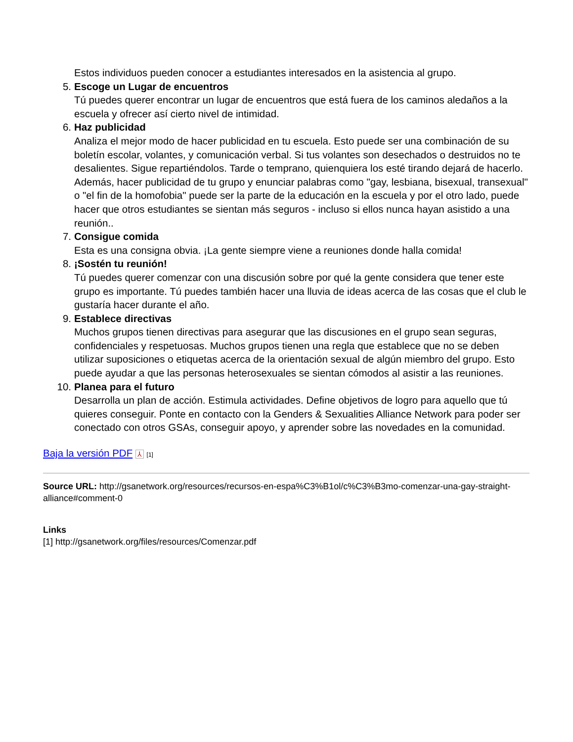Estos individuos pueden conocer a estudiantes interesados en la asistencia al grupo.
5. Escoge un Lugar de encuentros
Tú puedes querer encontrar un lugar de encuentros que está fuera de los caminos aledaños a la escuela y ofrecer así cierto nivel de intimidad.
6. Haz publicidad
Analiza el mejor modo de hacer publicidad en tu escuela. Esto puede ser una combinación de su boletín escolar, volantes, y comunicación verbal. Si tus volantes son desechados o destruidos no te desalientes. Sigue repartiéndolos. Tarde o temprano, quienquiera los esté tirando dejará de hacerlo. Además, hacer publicidad de tu grupo y enunciar palabras como "gay, lesbiana, bisexual, transexual" o "el fin de la homofobia" puede ser la parte de la educación en la escuela y por el otro lado, puede hacer que otros estudiantes se sientan más seguros - incluso si ellos nunca hayan asistido a una reunión..
7. Consigue comida
Esta es una consigna obvia. ¡La gente siempre viene a reuniones donde halla comida!
8. ¡Sostén tu reunión!
Tú puedes querer comenzar con una discusión sobre por qué la gente considera que tener este grupo es importante. Tú puedes también hacer una lluvia de ideas acerca de las cosas que el club le gustaría hacer durante el año.
9. Establece directivas
Muchos grupos tienen directivas para asegurar que las discusiones en el grupo sean seguras, confidenciales y respetuosas. Muchos grupos tienen una regla que establece que no se deben utilizar suposiciones o etiquetas acerca de la orientación sexual de algún miembro del grupo. Esto puede ayudar a que las personas heterosexuales se sientan cómodos al asistir a las reuniones.
10. Planea para el futuro
Desarrolla un plan de acción. Estimula actividades. Define objetivos de logro para aquello que tú quieres conseguir. Ponte en contacto con la Genders & Sexualities Alliance Network para poder ser conectado con otros GSAs, conseguir apoyo, y aprender sobre las novedades en la comunidad.
Baja la versión PDF ⅄ [1]
Source URL: http://gsanetwork.org/resources/recursos-en-espa%C3%B1ol/c%C3%B3mo-comenzar-una-gay-straight-alliance#comment-0
Links
[1] http://gsanetwork.org/files/resources/Comenzar.pdf